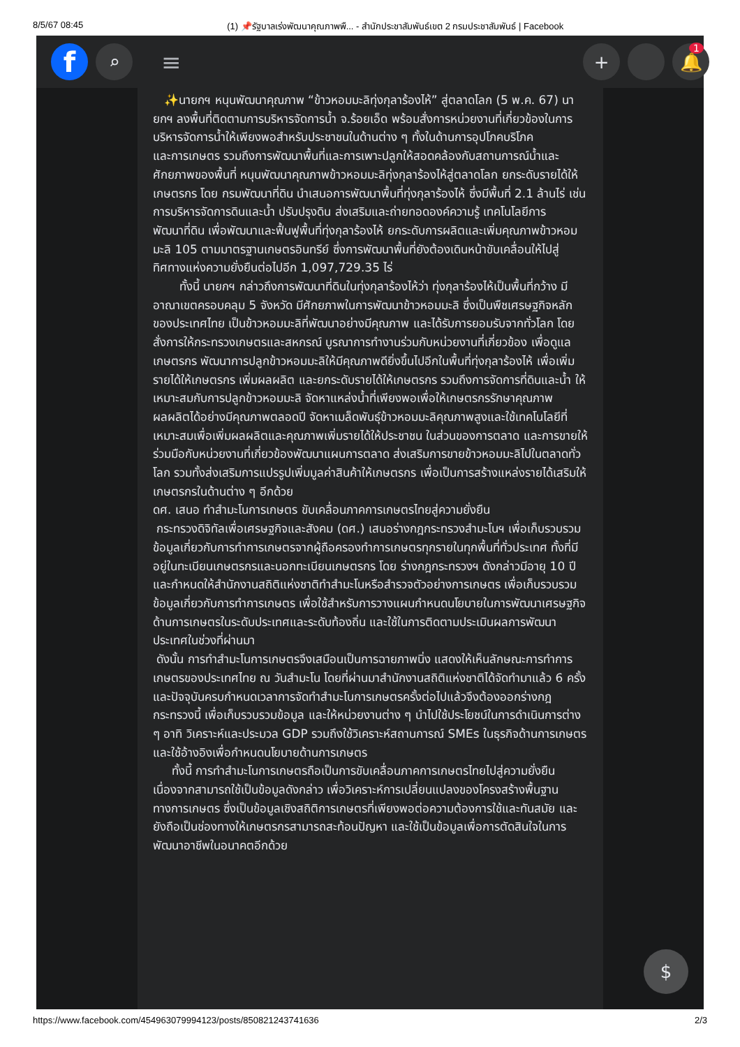8/5/67 08:45 (1) 📌รัฐบาลเร่งพัฒนาคุณภาพพื... - สำนักประชาสัมพันธ์เขต 2 กรมประชาสัมพันธ์ | Facebook
f
⌕
≡
+ 🔔
1
✨นายกฯ หนุนพัฒนาคุณภาพ “ข้าวหอมมะลิทุ่งกุลาร้องไห้” สู่ตลาดโลก (5 พ.ค. 67) นายกฯ ลงพื้นที่ติดตามการบริหารจัดการน้ำ จ.ร้อยเอ็ด พร้อมสั่งการหน่วยงานที่เกี่ยวข้องในการบริหารจัดการน้ำให้เพียงพอสำหรับประชาชนในด้านต่าง ๆ ทั้งในด้านการอุปโภคบริโภค
และการเกษตร รวมถึงการพัฒนาพื้นที่และการเพาะปลูกให้สอดคล้องกับสถานการณ์น้ำและศักยภาพของพื้นที่ หนุนพัฒนาคุณภาพข้าวหอมมะลิทุ่งกุลาร้องไห้สู่ตลาดโลก ยกระดับรายได้ให้เกษตรกร โดย กรมพัฒนาที่ดิน นำเสนอการพัฒนาพื้นที่ทุ่งกุลาร้องไห้ ซึ่งมีพื้นที่ 2.1 ล้านไร่ เช่น การบริหารจัดการดินและน้ำ ปรับปรุงดิน ส่งเสริมและถ่ายทอดองค์ความรู้ เทคโนโลยีการพัฒนาที่ดิน เพื่อพัฒนาและฟื้นฟูพื้นที่ทุ่งกุลาร้องไห้ ยกระดับการผลิตและเพิ่มคุณภาพข้าวหอมมะลิ 105 ตามมาตรฐานเกษตรอินทรีย์ ซึ่งการพัฒนาพื้นที่ยังต้องเดินหน้าขับเคลื่อนให้ไปสู่ทิศทางแห่งความยั่งยืนต่อไปอีก 1,097,729.35 ไร่
ทั้งนี้ นายกฯ กล่าวถึงการพัฒนาที่ดินในทุ่งกุลาร้องไห้ว่า ทุ่งกุลาร้องไห้เป็นพื้นที่กว้าง มีอาณาเขตครอบคลุม 5 จังหวัด มีศักยภาพในการพัฒนาข้าวหอมมะลิ ซึ่งเป็นพืชเศรษฐกิจหลักของประเทศไทย เป็นข้าวหอมมะลิที่พัฒนาอย่างมีคุณภาพ และได้รับการยอมรับจากทั่วโลก โดยสั่งการให้กระทรวงเกษตรและสหกรณ์ บูรณาการทำงานร่วมกับหน่วยงานที่เกี่ยวข้อง เพื่อดูแลเกษตรกร พัฒนาการปลูกข้าวหอมมะลิให้มีคุณภาพดียิ่งขึ้นไปอีกในพื้นที่ทุ่งกุลาร้องไห้ เพื่อเพิ่มรายได้ให้เกษตรกร เพิ่มผลผลิต และยกระดับรายได้ให้เกษตรกร รวมถึงการจัดการที่ดินและน้ำ ให้เหมาะสมกับการปลูกข้าวหอมมะลิ จัดหาแหล่งน้ำที่เพียงพอเพื่อให้เกษตรกรรักษาคุณภาพผลผลิตได้อย่างมีคุณภาพตลอดปี จัดหาเมล็ดพันธุ์ข้าวหอมมะลิคุณภาพสูงและใช้เทคโนโลยีที่เหมาะสมเพื่อเพิ่มผลผลิตและคุณภาพเพิ่มรายได้ให้ประชาชน ในส่วนของการตลาด และการขายให้ร่วมมือกับหน่วยงานที่เกี่ยวข้องพัฒนาแผนการตลาด ส่งเสริมการขายข้าวหอมมะลิไปในตลาดทั่วโลก รวมทั้งส่งเสริมการแปรรูปเพิ่มมูลค่าสินค้าให้เกษตรกร เพื่อเป็นการสร้างแหล่งรายได้เสริมให้เกษตรกรในด้านต่าง ๆ อีกด้วย
ดศ. เสนอ ทำสำมะโนการเกษตร ขับเคลื่อนภาคการเกษตรไทยสู่ความยั่งยืน
กระทรวงดิจิทัลเพื่อเศรษฐกิจและสังคม (ดศ.) เสนอร่างกฎกระทรวงสำมะโนฯ เพื่อเก็บรวบรวม ข้อมูลเกี่ยวกับการทำการเกษตรจากผู้ถือครองทำการเกษตรทุกรายในทุกพื้นที่ทั่วประเทศ ทั้งที่มีอยู่ในทะเบียนเกษตรกรและนอกทะเบียนเกษตรกร โดย ร่างกฎกระทรวงฯ ดังกล่าวมีอายุ 10 ปี และกำหนดให้สำนักงานสถิติแห่งชาติทำสำมะโนหรือสำรวจตัวอย่างการเกษตร เพื่อเก็บรวบรวมข้อมูลเกี่ยวกับการทำการเกษตร เพื่อใช้สำหรับการวางแผนกำหนดนโยบายในการพัฒนาเศรษฐกิจด้านการเกษตรในระดับประเทศและระดับท้องถิ่น และใช้ในการติดตามประเมินผลการพัฒนาประเทศในช่วงที่ผ่านมา
ดังนั้น การทำสำมะโนการเกษตรจึงเสมือนเป็นการฉายภาพนิ่ง แสดงให้เห็นลักษณะการทำการเกษตรของประเทศไทย ณ วันสำมะโน โดยที่ผ่านมาสำนักงานสถิติแห่งชาติได้จัดทำมาแล้ว 6 ครั้ง และปัจจุบันครบกำหนดเวลาการจัดทำสำมะโนการเกษตรครั้งต่อไปแล้วจึงต้องออกร่างกฎกระทรวงนี้ เพื่อเก็บรวบรวมข้อมูล และให้หน่วยงานต่าง ๆ นำไปใช้ประโยชน์ในการดำเนินการต่าง ๆ อาทิ วิเคราะห์และประมวล GDP รวมถึงใช้วิเคราะห์สถานการณ์ SMEs ในธุรกิจด้านการเกษตร และใช้อ้างอิงเพื่อกำหนดนโยบายด้านการเกษตร
ทั้งนี้ การทำสำมะโนการเกษตรถือเป็นการขับเคลื่อนภาคการเกษตรไทยไปสู่ความยั่งยืน เนื่องจากสามารถใช้เป็นข้อมูลดังกล่าว เพื่อวิเคราะห์การเปลี่ยนแปลงของโครงสร้างพื้นฐานทางการเกษตร ซึ่งเป็นข้อมูลเชิงสถิติการเกษตรที่เพียงพอต่อความต้องการใช้และทันสมัย และยังถือเป็นช่องทางให้เกษตรกรสามารถสะท้อนปัญหา และใช้เป็นข้อมูลเพื่อการตัดสินใจในการพัฒนาอาชีพในอนาคตอีกด้วย
$
https://www.facebook.com/454963079994123/posts/850821243741636 2/3